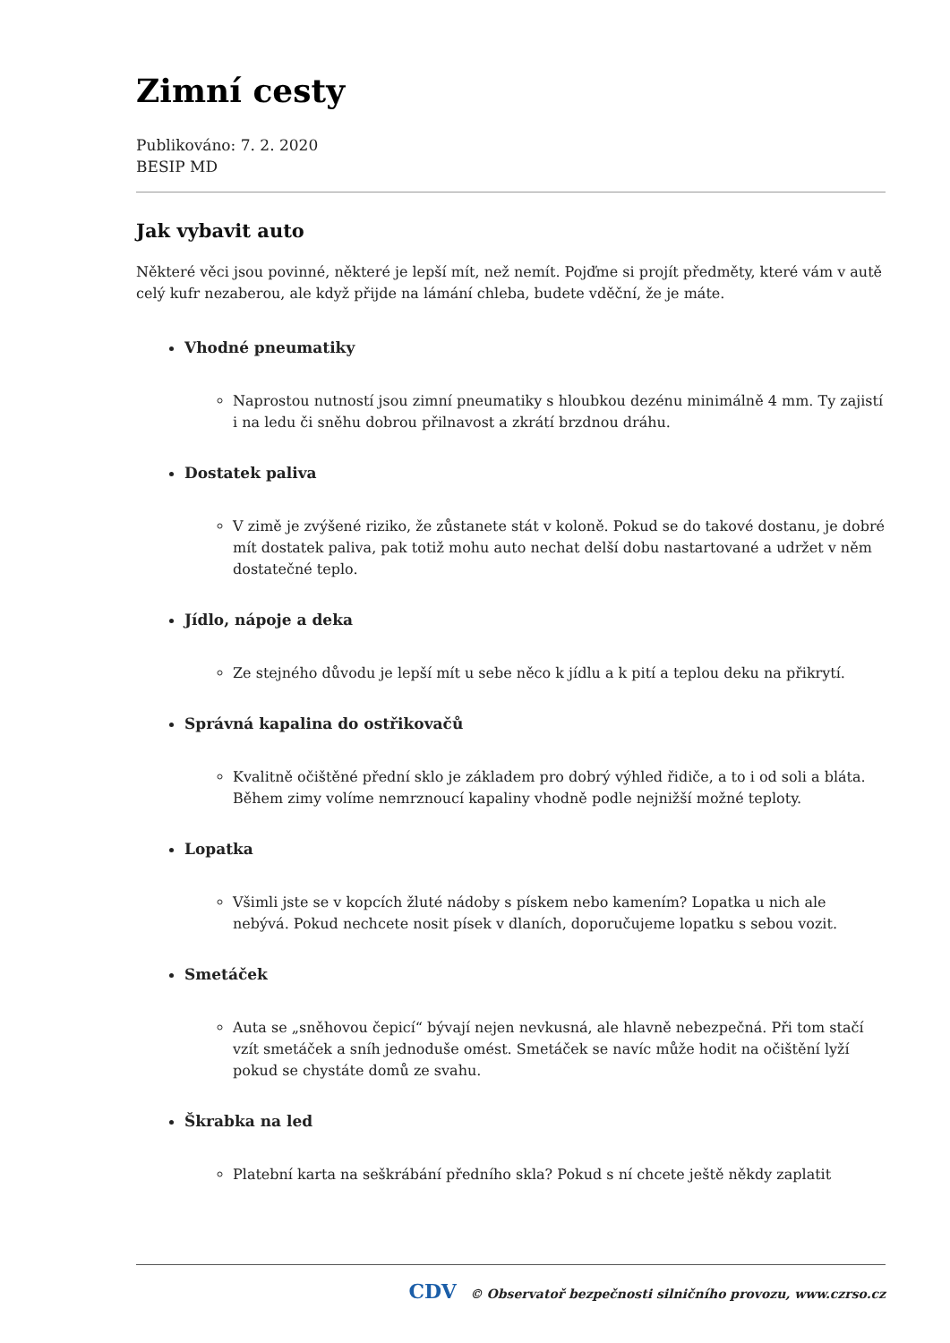Zimní cesty
Publikováno: 7. 2. 2020
BESIP MD
Jak vybavit auto
Některé věci jsou povinné, některé je lepší mít, než nemít. Pojďme si projít předměty, které vám v autě celý kufr nezaberou, ale když přijde na lámání chleba, budete vděční, že je máte.
Vhodné pneumatiky
Naprostou nutností jsou zimní pneumatiky s hloubkou dezénu minimálně 4 mm. Ty zajistí i na ledu či sněhu dobrou přilnavost a zkrátí brzdnou dráhu.
Dostatek paliva
V zimě je zvýšené riziko, že zůstanete stát v koloně. Pokud se do takové dostanu, je dobré mít dostatek paliva, pak totiž mohu auto nechat delší dobu nastartované a udržet v něm dostatečné teplo.
Jídlo, nápoje a deka
Ze stejného důvodu je lepší mít u sebe něco k jídlu a k pití a teplou deku na přikrytí.
Správná kapalina do ostřikovačů
Kvalitně očištěné přední sklo je základem pro dobrý výhled řidiče, a to i od soli a bláta. Během zimy volíme nemrznoucí kapaliny vhodně podle nejnižší možné teploty.
Lopatka
Všimli jste se v kopcích žluté nádoby s pískem nebo kamením? Lopatka u nich ale nebývá. Pokud nechcete nosit písek v dlaních, doporučujeme lopatku s sebou vozit.
Smetáček
Auta se „sněhovou čepicí“ bývají nejen nevkusná, ale hlavně nebezpečná. Při tom stačí vzít smetáček a sníh jednoduše omést. Smetáček se navíc může hodit na očištění lyží pokud se chystáte domů ze svahu.
Škrabka na led
Platební karta na seškrábání předního skla? Pokud s ní chcete ještě někdy zaplatit
CDV © Observatoř bezpečnosti silničního provozu, www.czrso.cz